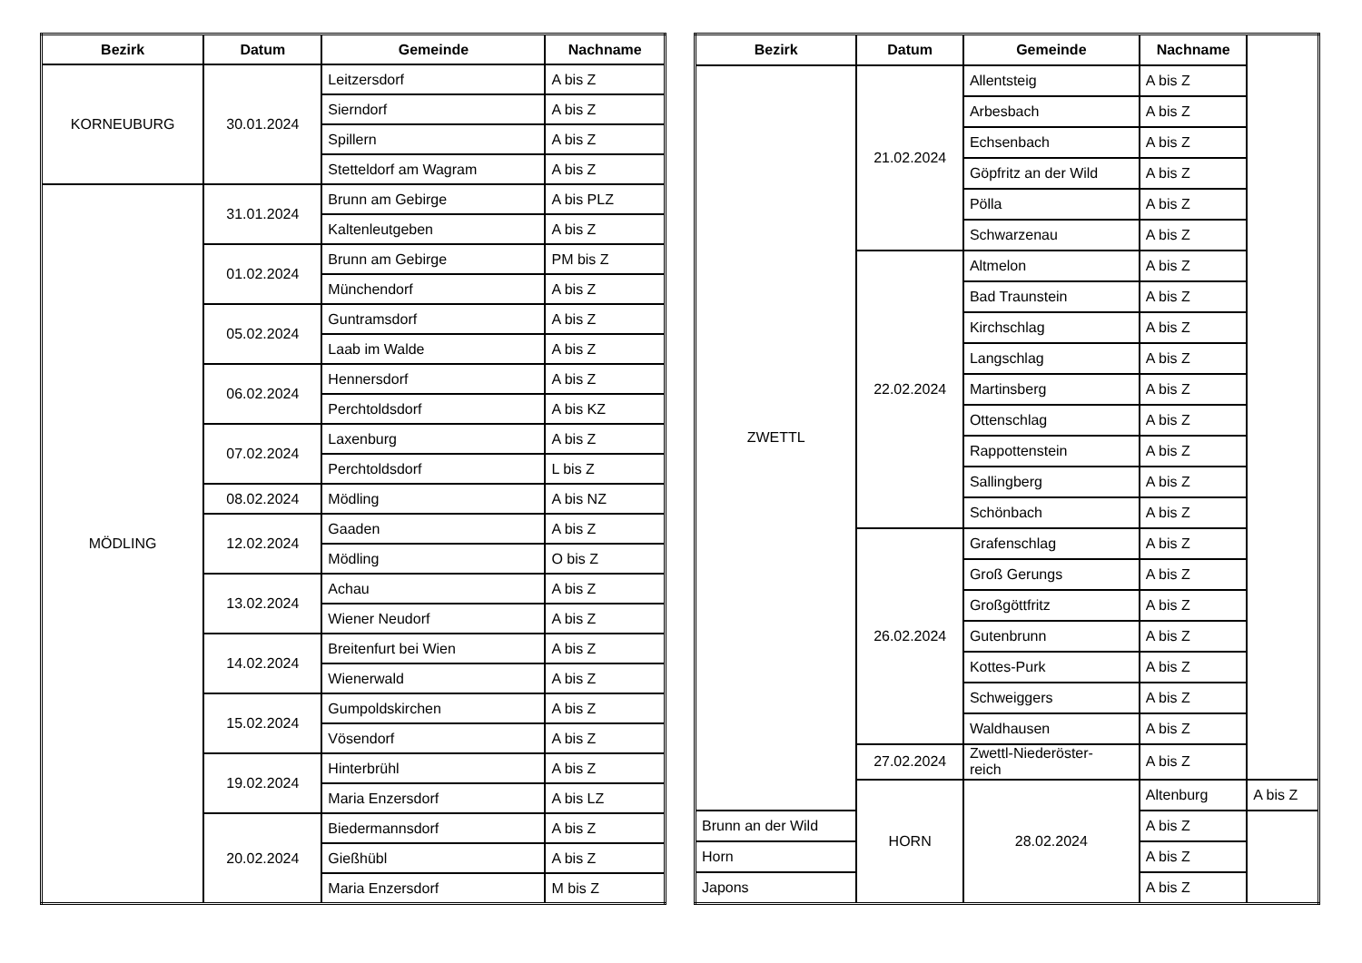| Bezirk | Datum | Gemeinde | Nachname |
| --- | --- | --- | --- |
| KORNEUBURG | 30.01.2024 | Leitzersdorf | A bis Z |
| | | Sierndorf | A bis Z |
| | | Spillern | A bis Z |
| | | Stetteldorf am Wagram | A bis Z |
| MÖDLING | 31.01.2024 | Brunn am Gebirge | A bis PLZ |
| | | Kaltenleutgeben | A bis Z |
| | 01.02.2024 | Brunn am Gebirge | PM bis Z |
| | | Münchendorf | A bis Z |
| | 05.02.2024 | Guntramsdorf | A bis Z |
| | | Laab im Walde | A bis Z |
| | 06.02.2024 | Hennersdorf | A bis Z |
| | | Perchtoldsdorf | A bis KZ |
| | 07.02.2024 | Laxenburg | A bis Z |
| | | Perchtoldsdorf | L bis Z |
| | 08.02.2024 | Mödling | A bis NZ |
| | 12.02.2024 | Gaaden | A bis Z |
| | | Mödling | O bis Z |
| | 13.02.2024 | Achau | A bis Z |
| | | Wiener Neudorf | A bis Z |
| | 14.02.2024 | Breitenfurt bei Wien | A bis Z |
| | | Wienerwald | A bis Z |
| | 15.02.2024 | Gumpoldskirchen | A bis Z |
| | | Vösendorf | A bis Z |
| | 19.02.2024 | Hinterbrühl | A bis Z |
| | | Maria Enzersdorf | A bis LZ |
| | 20.02.2024 | Biedermannsdorf | A bis Z |
| | | Gießhübl | A bis Z |
| | | Maria Enzersdorf | M bis Z |
| Bezirk | Datum | Gemeinde | Nachname | |
| --- | --- | --- | --- | --- |
| ZWETTL | 21.02.2024 | Allentsteig | A bis Z | |
| | | Arbesbach | A bis Z | |
| | | Echsenbach | A bis Z | |
| | | Göpfritz an der Wild | A bis Z | |
| | | Pölla | A bis Z | |
| | | Schwarzenau | A bis Z | |
| | 22.02.2024 | Altmelon | A bis Z | |
| | | Bad Traunstein | A bis Z | |
| | | Kirchschlag | A bis Z | |
| | | Langschlag | A bis Z | |
| | | Martinsberg | A bis Z | |
| | | Ottenschlag | A bis Z | |
| | | Rappottenstein | A bis Z | |
| | | Sallingberg | A bis Z | |
| | | Schönbach | A bis Z | |
| | 26.02.2024 | Grafenschlag | A bis Z | |
| | | Groß Gerungs | A bis Z | |
| | | Großgöttfritz | A bis Z | |
| | | Gutenbrunn | A bis Z | |
| | | Kottes-Purk | A bis Z | |
| | | Schweiggers | A bis Z | |
| | | Waldhausen | A bis Z | |
| | 27.02.2024 | Zwettl-Niederöster- reich | A bis Z | |
| | HORN | 28.02.2024 | Altenburg | A bis Z |
| Brunn an der Wild | | | A bis Z | |
| Horn | | | A bis Z | |
| Japons | | | A bis Z | |